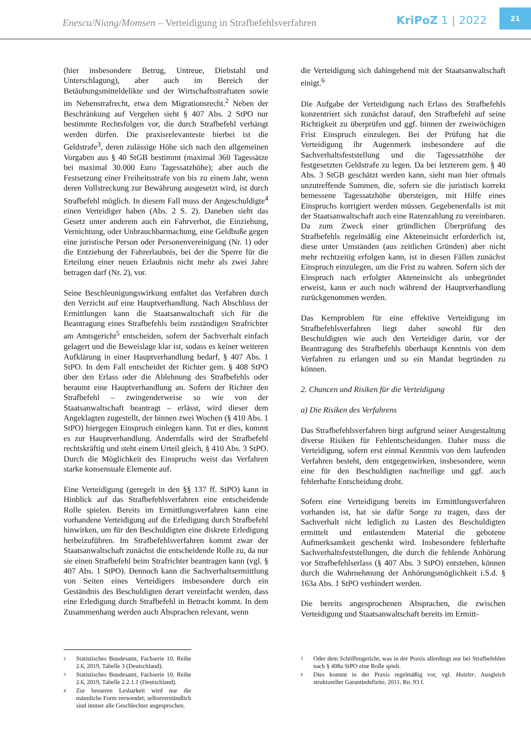Enescu/Niang/Momsen – Verteidigung in Strafbefehlsverfahren
KriPoZ 1 | 2022
21
(hier insbesondere Betrug, Untreue, Diebstahl und Unterschlagung), aber auch im Bereich der Betäubungsmitteldelikte und der Wirtschaftsstraftaten sowie im Nebenstrafrecht, etwa dem Migrationsrecht.<sup>2</sup> Neben der Beschränkung auf Vergehen sieht § 407 Abs. 2 StPO nur bestimmte Rechtsfolgen vor, die durch Strafbefehl verhängt werden dürfen. Die praxisrelevanteste hierbei ist die Geldstrafe<sup>3</sup>, deren zulässige Höhe sich nach den allgemeinen Vorgaben aus § 40 StGB bestimmt (maximal 360 Tagessätze bei maximal 30.000 Euro Tagessatzhöhe); aber auch die Festsetzung einer Freiheitsstrafe von bis zu einem Jahr, wenn deren Vollstreckung zur Bewährung ausgesetzt wird, ist durch Strafbefehl möglich. In diesem Fall muss der Angeschuldigte<sup>4</sup> einen Verteidiger haben (Abs. 2 S. 2). Daneben sieht das Gesetz unter anderem auch ein Fahrverbot, die Einziehung, Vernichtung, oder Unbrauchbarmachung, eine Geldbuße gegen eine juristische Person oder Personenvereinigung (Nr. 1) oder die Entziehung der Fahrerlaubnis, bei der die Sperre für die Erteilung einer neuen Erlaubnis nicht mehr als zwei Jahre betragen darf (Nr. 2), vor.
Seine Beschleunigungswirkung entfaltet das Verfahren durch den Verzicht auf eine Hauptverhandlung. Nach Abschluss der Ermittlungen kann die Staatsanwaltschaft sich für die Beantragung eines Strafbefehls beim zuständigen Strafrichter am Amtsgericht<sup>5</sup> entscheiden, sofern der Sachverhalt einfach gelagert und die Beweislage klar ist, sodass es keiner weiteren Aufklärung in einer Hauptverhandlung bedarf, § 407 Abs. 1 StPO. In dem Fall entscheidet der Richter gem. § 408 StPO über den Erlass oder die Ablehnung des Strafbefehls oder beraumt eine Hauptverhandlung an. Sofern der Richter den Strafbefehl – zwingenderweise so wie von der Staatsanwaltschaft beantragt – erlässt, wird dieser dem Angeklagten zugestellt, der binnen zwei Wochen (§ 410 Abs. 1 StPO) hiergegen Einspruch einlegen kann. Tut er dies, kommt es zur Hauptverhandlung. Andernfalls wird der Strafbefehl rechtskräftig und steht einem Urteil gleich, § 410 Abs. 3 StPO. Durch die Möglichkeit des Einspruchs weist das Verfahren starke konsensuale Elemente auf.
Eine Verteidigung (geregelt in den §§ 137 ff. StPO) kann in Hinblick auf das Strafbefehlsverfahren eine entscheidende Rolle spielen. Bereits im Ermittlungsverfahren kann eine vorhandene Verteidigung auf die Erledigung durch Strafbefehl hinwirken, um für den Beschuldigten eine diskrete Erledigung herbeizuführen. Im Strafbefehlsverfahren kommt zwar der Staatsanwaltschaft zunächst die entscheidende Rolle zu, da nur sie einen Strafbefehl beim Strafrichter beantragen kann (vgl. § 407 Abs. 1 StPO). Dennoch kann die Sachverhaltsermittlung von Seiten eines Verteidigers insbesondere durch ein Geständnis des Beschuldigten derart vereinfacht werden, dass eine Erledigung durch Strafbefehl in Betracht kommt. In dem Zusammenhang werden auch Absprachen relevant, wenn
die Verteidigung sich dahingehend mit der Staatsanwaltschaft einigt.<sup>6</sup>
Die Aufgabe der Verteidigung nach Erlass des Strafbefehls konzentriert sich zunächst darauf, den Strafbefehl auf seine Richtigkeit zu überprüfen und ggf. binnen der zweiwöchigen Frist Einspruch einzulegen. Bei der Prüfung hat die Verteidigung ihr Augenmerk insbesondere auf die Sachverhaltsfeststellung und die Tagessatzhöhe der festgesetzten Geldstrafe zu legen. Da bei letzterem gem. § 40 Abs. 3 StGB geschätzt werden kann, sieht man hier oftmals unzutreffende Summen, die, sofern sie die juristisch korrekt bemessene Tagessatzhöhe übersteigen, mit Hilfe eines Einspruchs korrigiert werden müssen. Gegebenenfalls ist mit der Staatsanwaltschaft auch eine Ratenzahlung zu vereinbaren. Da zum Zweck einer gründlichen Überprüfung des Strafbefehls regelmäßig eine Akteneinsicht erforderlich ist, diese unter Umständen (aus zeitlichen Gründen) aber nicht mehr rechtzeitig erfolgen kann, ist in diesen Fällen zunächst Einspruch einzulegen, um die Frist zu wahren. Sofern sich der Einspruch nach erfolgter Akteneinsicht als unbegründet erweist, kann er auch noch während der Hauptverhandlung zurückgenommen werden.
Das Kernproblem für eine effektive Verteidigung im Strafbefehlsverfahren liegt daher sowohl für den Beschuldigten wie auch den Verteidiger darin, vor der Beantragung des Strafbefehls überhaupt Kenntnis von dem Verfahren zu erlangen und so ein Mandat begründen zu können.
2. Chancen und Risiken für die Verteidigung
a) Die Risiken des Verfahrens
Das Strafbefehlsverfahren birgt aufgrund seiner Ausgestaltung diverse Risiken für Fehlentscheidungen. Daher muss die Verteidigung, sofern erst einmal Kenntnis von dem laufenden Verfahren besteht, dem entgegenwirken, insbesondere, wenn eine für den Beschuldigten nachteilige und ggf. auch fehlerhafte Entscheidung droht.
Sofern eine Verteidigung bereits im Ermittlungsverfahren vorhanden ist, hat sie dafür Sorge zu tragen, dass der Sachverhalt nicht lediglich zu Lasten des Beschuldigten ermittelt und entlastendem Material die gebotene Aufmerksamkeit geschenkt wird. Insbesondere fehlerhafte Sachverhaltsfeststellungen, die durch die fehlende Anhörung vor Strafbefehlserlass (§ 407 Abs. 3 StPO) entstehen, können durch die Wahrnehmung der Anhörungsmöglichkeit i.S.d. § 163a Abs. 1 StPO verhindert werden.
Die bereits angesprochenen Absprachen, die zwischen Verteidigung und Staatsanwaltschaft bereits im Ermitt-
2
Statistisches Bundesamt, Fachserie 10, Reihe 2.6, 2019, Tabelle 3 (Deutschland).
3
Statistisches Bundesamt, Fachserie 10, Reihe 2.6, 2019, Tabelle 2.2.1.1 (Deutschland).
4
Zur besseren Lesbarkeit wird nur die männliche Form verwendet; selbstverständlich sind immer alle Geschlechter angesprochen.
5
Oder dem Schöffengericht, was in der Praxis allerdings nur bei Strafbefehlen nach § 408a StPO eine Rolle spielt.
6
Dies kommt in der Praxis regelmäßig vor, vgl. Hutzler, Ausgleich struktureller Garantiedefizite, 2011, Rn. 93 f.